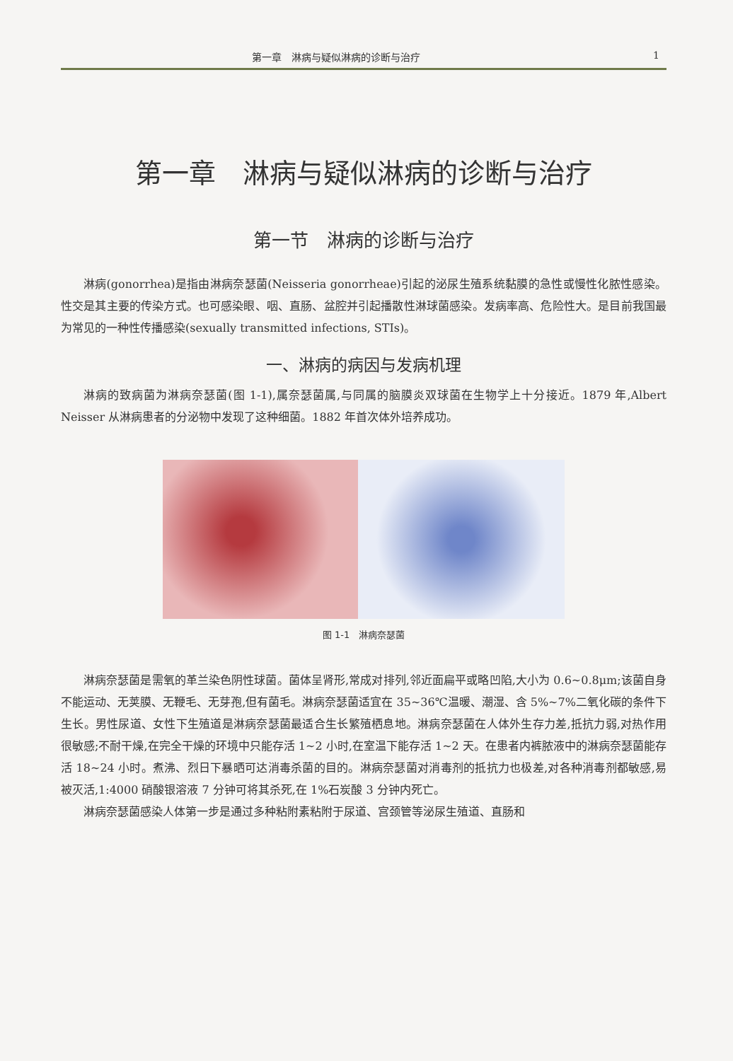第一章　淋病与疑似淋病的诊断与治疗 1
第一章　淋病与疑似淋病的诊断与治疗
第一节　淋病的诊断与治疗
淋病(gonorrhea)是指由淋病奈瑟菌(Neisseria gonorrheae)引起的泌尿生殖系统黏膜的急性或慢性化脓性感染。性交是其主要的传染方式。也可感染眼、咽、直肠、盆腔并引起播散性淋球菌感染。发病率高、危险性大。是目前我国最为常见的一种性传播感染(sexually transmitted infections, STIs)。
一、淋病的病因与发病机理
淋病的致病菌为淋病奈瑟菌(图 1-1),属奈瑟菌属,与同属的脑膜炎双球菌在生物学上十分接近。1879 年,Albert Neisser 从淋病患者的分泌物中发现了这种细菌。1882 年首次体外培养成功。
图 1-1　淋病奈瑟菌
淋病奈瑟菌是需氧的革兰染色阴性球菌。菌体呈肾形,常成对排列,邻近面扁平或略凹陷,大小为 0.6~0.8μm;该菌自身不能运动、无荚膜、无鞭毛、无芽孢,但有菌毛。淋病奈瑟菌适宜在 35~36℃温暖、潮湿、含 5%~7%二氧化碳的条件下生长。男性尿道、女性下生殖道是淋病奈瑟菌最适合生长繁殖栖息地。淋病奈瑟菌在人体外生存力差,抵抗力弱,对热作用很敏感;不耐干燥,在完全干燥的环境中只能存活 1~2 小时,在室温下能存活 1~2 天。在患者内裤脓液中的淋病奈瑟菌能存活 18~24 小时。煮沸、烈日下暴晒可达消毒杀菌的目的。淋病奈瑟菌对消毒剂的抵抗力也极差,对各种消毒剂都敏感,易被灭活,1:4000 硝酸银溶液 7 分钟可将其杀死,在 1%石炭酸 3 分钟内死亡。
淋病奈瑟菌感染人体第一步是通过多种粘附素粘附于尿道、宫颈管等泌尿生殖道、直肠和